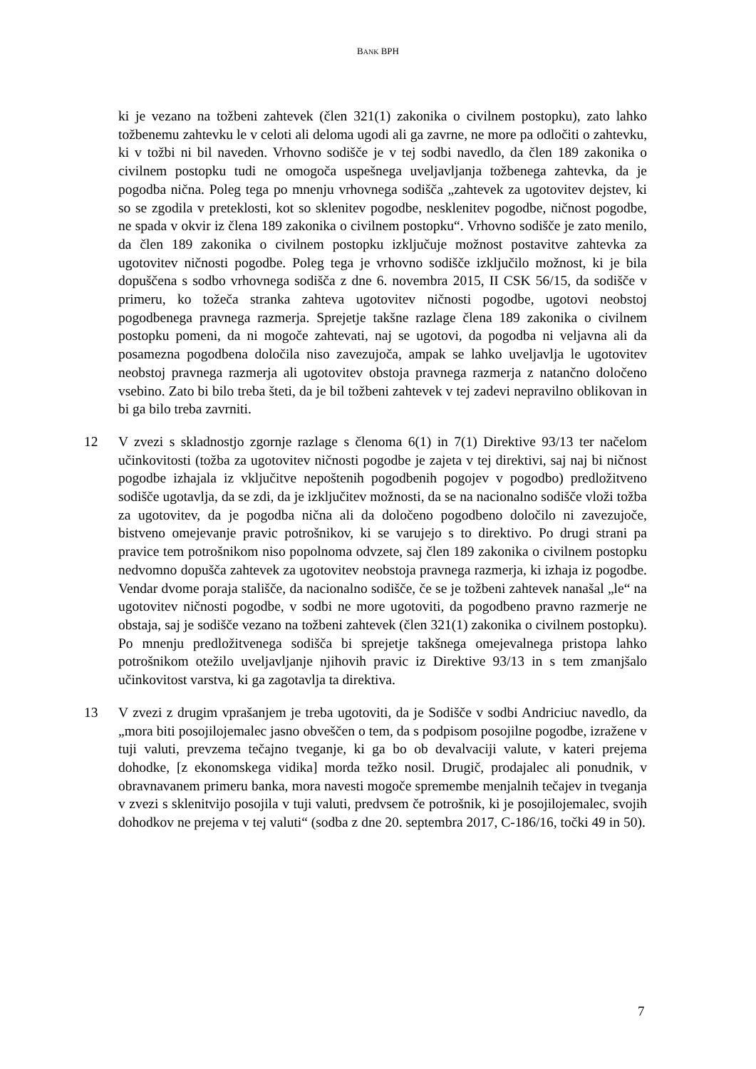BANK BPH
ki je vezano na tožbeni zahtevek (člen 321(1) zakonika o civilnem postopku), zato lahko tožbenemu zahtevku le v celoti ali deloma ugodi ali ga zavrne, ne more pa odločiti o zahtevku, ki v tožbi ni bil naveden. Vrhovno sodišče je v tej sodbi navedlo, da člen 189 zakonika o civilnem postopku tudi ne omogoča uspešnega uveljavljanja tožbenega zahtevka, da je pogodba nična. Poleg tega po mnenju vrhovnega sodišča „zahtevek za ugotovitev dejstev, ki so se zgodila v preteklosti, kot so sklenitev pogodbe, nesklenitev pogodbe, ničnost pogodbe, ne spada v okvir iz člena 189 zakonika o civilnem postopku“. Vrhovno sodišče je zato menilo, da člen 189 zakonika o civilnem postopku izključuje možnost postavitve zahtevka za ugotovitev ničnosti pogodbe. Poleg tega je vrhovno sodišče izključilo možnost, ki je bila dopuščena s sodbo vrhovnega sodišča z dne 6. novembra 2015, II CSK 56/15, da sodišče v primeru, ko tožeča stranka zahteva ugotovitev ničnosti pogodbe, ugotovi neobstoj pogodbenega pravnega razmerja. Sprejetje takšne razlage člena 189 zakonika o civilnem postopku pomeni, da ni mogoče zahtevati, naj se ugotovi, da pogodba ni veljavna ali da posamezna pogodbena določila niso zavezujoča, ampak se lahko uveljavlja le ugotovitev neobstoj pravnega razmerja ali ugotovitev obstoja pravnega razmerja z natančno določeno vsebino. Zato bi bilo treba šteti, da je bil tožbeni zahtevek v tej zadevi nepravilno oblikovan in bi ga bilo treba zavrniti.
12 V zvezi s skladnostjo zgornje razlage s členoma 6(1) in 7(1) Direktive 93/13 ter načelom učinkovitosti (tožba za ugotovitev ničnosti pogodbe je zajeta v tej direktivi, saj naj bi ničnost pogodbe izhajala iz vključitve nepoštenih pogodbenih pogojev v pogodbo) predložitveno sodišče ugotavlja, da se zdi, da je izključitev možnosti, da se na nacionalno sodišče vloži tožba za ugotovitev, da je pogodba nična ali da določeno pogodbeno določilo ni zavezujoče, bistveno omejevanje pravic potrošnikov, ki se varujejo s to direktivo. Po drugi strani pa pravice tem potrošnikom niso popolnoma odvzete, saj člen 189 zakonika o civilnem postopku nedvomno dopušča zahtevek za ugotovitev neobstoja pravnega razmerja, ki izhaja iz pogodbe. Vendar dvome poraja stališče, da nacionalno sodišče, če se je tožbeni zahtevek nanašal „le“ na ugotovitev ničnosti pogodbe, v sodbi ne more ugotoviti, da pogodbeno pravno razmerje ne obstaja, saj je sodišče vezano na tožbeni zahtevek (člen 321(1) zakonika o civilnem postopku). Po mnenju predložitvenega sodišča bi sprejetje takšnega omejevalnega pristopa lahko potrošnikom otežilo uveljavljanje njihovih pravic iz Direktive 93/13 in s tem zmanjšalo učinkovitost varstva, ki ga zagotavlja ta direktiva.
13 V zvezi z drugim vprašanjem je treba ugotoviti, da je Sodišče v sodbi Andriciuc navedlo, da „mora biti posojilojemalec jasno obveščen o tem, da s podpisom posojilne pogodbe, izražene v tuji valuti, prevzema tečajno tveganje, ki ga bo ob devalvaciji valute, v kateri prejema dohodke, [z ekonomskega vidika] morda težko nosil. Drugič, prodajalec ali ponudnik, v obravnavanem primeru banka, mora navesti mogoče spremembe menjalnih tečajev in tveganja v zvezi s sklenitvijo posojila v tuji valuti, predvsem če potrošnik, ki je posojilojemalec, svojih dohodkov ne prejema v tej valuti“ (sodba z dne 20. septembra 2017, C-186/16, točki 49 in 50).
7